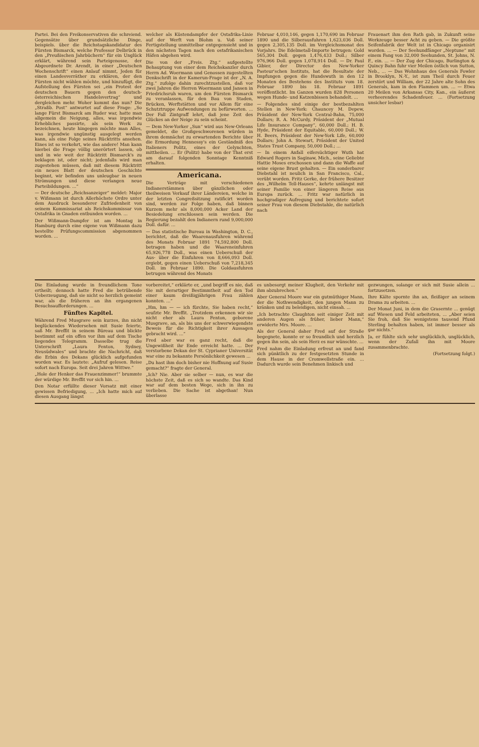Partei. Bei den Freikonservativen die schreiend. Gegensätze über grundsätzliche Dinge, beispiels. über die Reichstagskandidatur des Fürsten Bismarck, welche Professor Delbrück in den „Preußischen Jahrbüchern“ für ein Unglück erklärt, während sein Parteigenosse, der Abgeordnete Dr. Arendt, in einer „Deutschen Wochenschrift“ einen Anlauf nimmt, Jeden für einen Landesverräther zu erklären, der den Fürsten nicht wählen möchte, und hinzufügt, die Aufstellung des Fürsten sei „ein Protest der deutschen Bauern gegen den deutsch-österreichischen Handelsvertrag“ und dergleichen mehr. Woher kommt das nun? Die „Straßb. Post“ antwortet auf diese Frage: „So lange Fürst Bismarck am Ruder war, hatte man allgemein die Neigung, alles, was irgendwie Erhebliches passirte, als sein Werk zu bezeichnen, heute hingegen möchte man Alles, was irgendwie ungünstig ausgelegt werden kann, als eine Folge seines Rücktritts ansehen. Eines ist so verkehrt, wie das andere! Man kann hierbei die Frage völlig unerörtert lassen, ob und in wie weit der Rücktritt Bismarck's zu beklagen ist, oder nicht; jedenfalls wird man zugestehen müssen, daß mit diesem Rücktritt ein neues Blatt der deutschen Geschichte beginnt, wir befinden uns unleugbar in neuen Strömungen und diese verlangen neue Parteibildungen. ...“
— Der deutsche „Reichsanzeiger“ meldet: Major v. Wißmann ist durch Allerhöchste Ordre unter dem Ausdruck besonderer Zufriedenheit von seinem Kommissariat als Reichskommissar von Ostafrika in Gnaden entbunden worden. ...
Der Wißmann-Dampfer ist am Montag in Hamburg durch eine eigene von Wißmann dazu bestellte Prüfungscommission abgenommen worden. ...
welcher als Küstendampfer der Ostafrika-Linie auf der Werft von Blohm u. Voß seiner Fertigstellung unmittelbar entgegensieht und in den nächsten Tagen nach den ostafrikanischen Häfen abgehen wird.
Die von der „Freis. Ztg.“ aufgestellte Behauptung von einer dem Reichskanzler durch Herrn Ad. Woermann und Genossen zugestellten Denkschrift in der Kamerun-Frage ist der „N. A. Ztg.“ zufolge dahin zurechtzustellen, daß vor zwei Jahren die Herren Woermann und Jansen in Friedrichsruh waren, um den Fürsten Bismarck zu veranlassen, für den Bau von Staden, Brücken, Werftstätten und vor Allem für eine Schutztruppe Aufwendungen zu befürworten. ... Der Fall Zintgraff lehrt, daß jene Zeit des Glückes an der Neige zu sein scheint.
— Dem New-Yorker „Sun“ wird aus New-Orleans gemeldet, die Großgeschworenen würden in ihrem demnächst zu erwartenden Berichte über die Ermordung Hennessy's ein Geständniß des Italieners Politz, eines der Gelynchten, mittheilen. ... Er (Politz) habe von der That erst am darauf folgenden Sonntage Kenntniß erhalten.
Americana.
Die Verträge mit verschiedenen Indianerstämmen über gänzlichen oder theilweisen Verkauf ihrer Ländereien, welche in der letzten Congreßsitzung ratificirt worden sind, werden zur Folge haben, daß binnen Kurzem mehr als 8,000,000 Acker Land der Besiedelung erschlossen sein werden. Die Regierung bezahlt den Indianern rund 9,000,000 Doll. dafür. ...
— Das statistische Bureau in Washington, D. C., berichtet, daß die Waarenausfuhren während des Monats Februar 1891 74,592,800 Doll. betragen haben und die Waareneinfuhren 65,926,778 Doll., was einen Ueberschuß der Aus- über die Einfuhren von 8,666,093 Doll. ergiebt, gegen einen Ueberschuß von 7,218,345 Doll. im Februar 1890. Die Goldausfuhren betrugen während des Monats
Februar 4,010,146, gegen 1,170,690 im Februar 1890 und die Silberausfuhren 1,623,036 Doll. gegen 2,305,135 Doll. im Vergleichsmonat des Vorjahrs. Die Edelmetall-Importe betrugen: Gold 565,304 Doll. gegen 1,476,433 Doll.; Silber 976,966 Doll. gegen 1,078,914 Doll. — Dr. Paul Gibier, der Director des New-Yorker Pasteur'schen Instituts, hat die Resultate der Impfungen gegen die Hundswuth in den 12 Monaten des Bestehens des Instituts vom 18. Februar 1890 bis 18. Februar 1891 veröffentlicht. Im Ganzen wurden 828 Personen wegen Hunde- und Katzenbissen behandelt. ...
— Folgendes sind einige der bestbezahlten Stellen in New-York: Chauncey M. Depew, Präsident der New-York Central-Bahn, 75,000 Dollars; R. A. McCurdy, Präsident der „Mutual Life Insurance Company“, 60,000 Doll.; H. B. Hyde, Präsident der Equitable, 60,000 Doll.; W. H. Beers, Präsident der New-York Life, 60,000 Dollars; John A. Stewart, Präsident der United States Trust Company, 50,000 Doll.; ...
— In einem Anfall eifersüchtiger Wuth hat Edward Rogers in Saginaw, Mich., seine Geliebte Hattie Moses erschossen und dann die Waffe auf seine eigene Brust gehalten. — Ein sonderbarer Diebstahl ist neulich in San Francisco, Cal., verübt worden. Fritz Gerke, der frühere Besitzer des „Wilhelm Tell-Hauses“, kehrte unlängst mit seiner Familie von einer längeren Reise aus Europa zurück. ... Fritz war natürlich in hochgradiger Aufregung und berichtete sofort seiner Frau von diesem Diebstahle, die natürlich nach
Frauenart ihm den Rath gab, in Zukunft seine Werkzeuge besser Acht zu geben. — Die größte Seifenfabrik der Welt ist in Chicago organisirt worden. ... — Der Seehundfänger „Neptune“ mit einem Fang von 32,000 Seehunden, St. Johns, N. F., ein. ... — Der Zug der Chicago, Burlington & Quincy Bahn fuhr vier Meilen östlich von Sutton, Neb., ... — Das Wohnhaus des Generals Fowler in Brooklyn, N.-Y., ist zum Theil durch Feuer zerstört und William, der 22 Jahre alte Sohn des Generals, kam in den Flammen um. ... — Etwa 20 Meilen von Arkansas City, Kan., ein äußerst verheerendes Schadenfeuer. ... (Fortsetzung unsicher lesbar)
Die Einladung wurde in freundlichem Tone ertheilt; dennoch hatte Fred die betrübende Ueberzeugung, daß sie nicht so herzlich gemeint war, als die früheren an ihn ergangenen Besuchsaufforderungen. ...
Fünftes Kapitel.
Während Fred Musgrave sein kurzes, ihn nicht beglückendes Wiedersehen mit Susie feierte, saß Mr. Breffit in seinem Büreau und blickte bestimmt auf ein offen vor ihm auf dem Tische liegendes Telegramm. Dasselbe trug die Unterschrift „Laura Fenton, Sydney, Neusüdwales“ und brachte die Nachricht, daß die Erbin des Dekans glücklich aufgefunden worden war. Es lautete: „Aufruf gelesen. Reise sofort nach Europa. Seit drei Jahren Wittwe.“
„Hole der Henker das Frauenzimmer!“ brummte der würdige Mr. Breffit vor sich hin. ...
Den Notar erfüllte dieser Vorsatz mit einer gewissen Befriedigung, ... „Ich hatte mich auf diesen Ausgang längst
vorbereitet,“ erklärte er, „und begriff es nie, daß Sie mit derartiger Bestimmtheit auf den Tod einer kaum dreißigjährigen Frau zählen konnten. ...“
„Hm, hm — — ich fürchte, Sie haben recht,“ seufzte Mr. Breffit. „Trotzdem erkennen wir sie nicht eher als Laura Fenton, geborene Musgrave, an, als bis uns der schwerwiegendste Beweis für die Richtigkeit ihrer Aussagen gebracht wird. ...“
Fred aber war es ganz recht, daß die Ungewißheit ihr Ende erreicht hatte. ... Der verstorbene Dekan der St. Cyprianer Universität war eine zu bekannte Persönlichkeit gewesen ...
„Du hast ihm doch bisher nie Hoffnung auf Susie gemacht?“ fragte der General.
„Ich? Nie. Aber sie selber — nun, es war die höchste Zeit, daß es sich so wandte. Das Kind war auf dem besten Wege, sich in ihn zu verlieben. Die Sache ist abgethan! Nun überlasse
es unbesorgt meiner Klugheit, den Verkehr mit ihm abzubrechen.“
Aber General Moore war ein gutmüthiger Mann, der die Nothwendigkeit, den jungen Mann zu kränken und zu beleidigen, nicht einsah. ...
„Ich betrachte Claughton seit einiger Zeit mit anderen Augen als früher, lieber Mann,“ erwiderte Mrs. Moore. ...
Als der General daher Fred auf der Straße begegnete, konnte er so freundlich und herzlich gegen ihn sein, als sein Herz es nur wünschte. ...
Fred nahm die Einladung erfreut an und fand sich pünktlich zu der festgesetzten Stunde in dem Hause in der Cromwellstraße ein. ... Dadurch wurde sein Benehmen linkisch und
gezwungen, solange er sich mit Susie allein ... fortzusetzen.
Ihre Kälte spornte ihn an, fleißiger an seinem Drama zu arbeiten. ...
Der Monat Juni, in dem die Grasernte ... genügt auf Wiesen und Feld arbeiteten, ... „Aber seien Sie froh, daß Sie wenigstens tausend Pfund Sterling behalten haben, ist immer besser als gar nichts.“
Ja, er fühlte sich sehr unglücklich, unglücklich, wenn der Zufall ihn mit Moore zusammenbrachte.
(Fortsetzung folgt.)